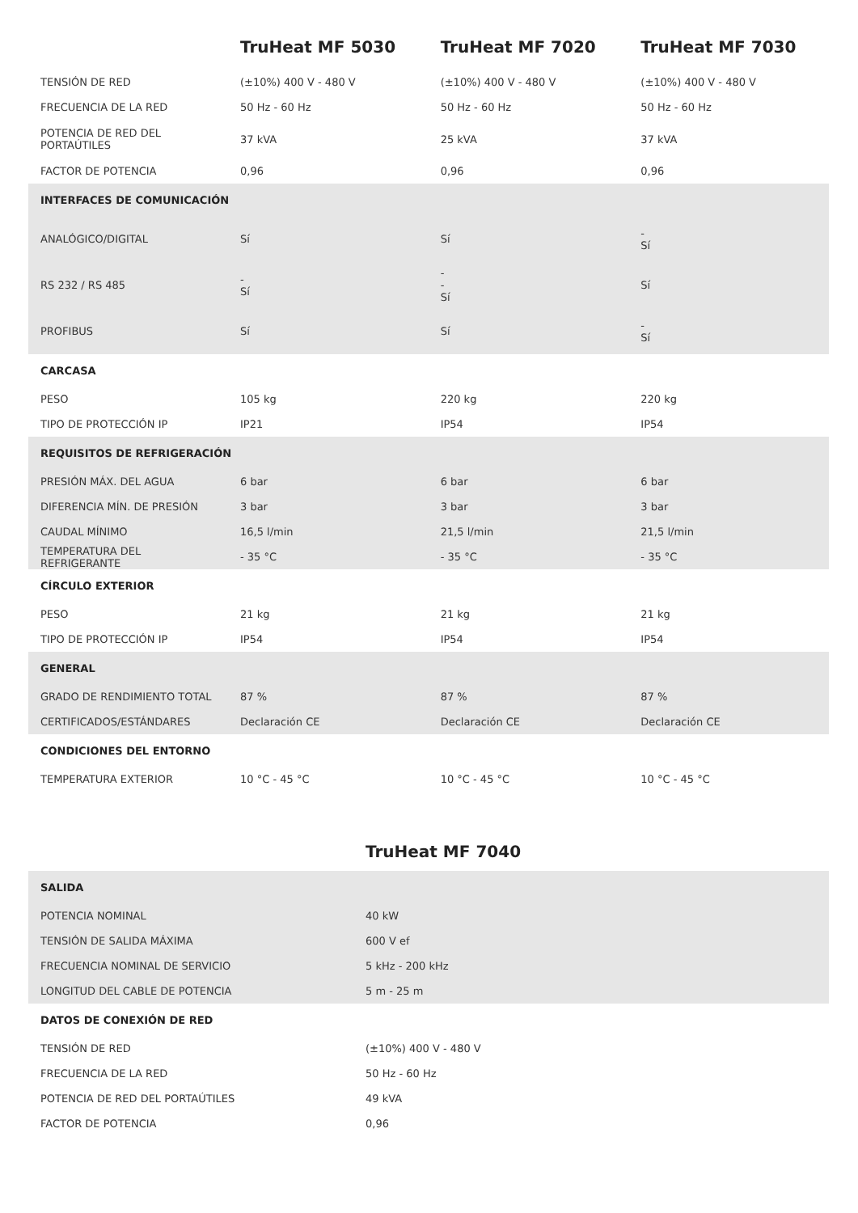| | TruHeat MF 5030 | TruHeat MF 7020 | TruHeat MF 7030 |
| --- | --- | --- | --- |
| TENSIÓN DE RED | (±10%) 400 V - 480 V | (±10%) 400 V - 480 V | (±10%) 400 V - 480 V |
| FRECUENCIA DE LA RED | 50 Hz - 60 Hz | 50 Hz - 60 Hz | 50 Hz - 60 Hz |
| POTENCIA DE RED DEL PORTAÚTILES | 37 kVA | 25 kVA | 37 kVA |
| FACTOR DE POTENCIA | 0,96 | 0,96 | 0,96 |
| INTERFACES DE COMUNICACIÓN | | | |
| ANALÓGICO/DIGITAL | Sí | Sí | - Sí |
| RS 232 / RS 485 | - Sí | - - Sí | Sí |
| PROFIBUS | Sí | Sí | - Sí |
| CARCASA | | | |
| PESO | 105 kg | 220 kg | 220 kg |
| TIPO DE PROTECCIÓN IP | IP21 | IP54 | IP54 |
| REQUISITOS DE REFRIGERACIÓN | | | |
| PRESIÓN MÁX. DEL AGUA | 6 bar | 6 bar | 6 bar |
| DIFERENCIA MÍN. DE PRESIÓN | 3 bar | 3 bar | 3 bar |
| CAUDAL MÍNIMO | 16,5 l/min | 21,5 l/min | 21,5 l/min |
| TEMPERATURA DEL REFRIGERANTE | - 35 °C | - 35 °C | - 35 °C |
| CÍRCULO EXTERIOR | | | |
| PESO | 21 kg | 21 kg | 21 kg |
| TIPO DE PROTECCIÓN IP | IP54 | IP54 | IP54 |
| GENERAL | | | |
| GRADO DE RENDIMIENTO TOTAL | 87 % | 87 % | 87 % |
| CERTIFICADOS/ESTÁNDARES | Declaración CE | Declaración CE | Declaración CE |
| CONDICIONES DEL ENTORNO | | | |
| TEMPERATURA EXTERIOR | 10 °C - 45 °C | 10 °C - 45 °C | 10 °C - 45 °C |
| | TruHeat MF 7040 |
| --- | --- |
| SALIDA | |
| POTENCIA NOMINAL | 40 kW |
| TENSIÓN DE SALIDA MÁXIMA | 600 V ef |
| FRECUENCIA NOMINAL DE SERVICIO | 5 kHz - 200 kHz |
| LONGITUD DEL CABLE DE POTENCIA | 5 m - 25 m |
| DATOS DE CONEXIÓN DE RED | |
| TENSIÓN DE RED | (±10%) 400 V - 480 V |
| FRECUENCIA DE LA RED | 50 Hz - 60 Hz |
| POTENCIA DE RED DEL PORTAÚTILES | 49 kVA |
| FACTOR DE POTENCIA | 0,96 |